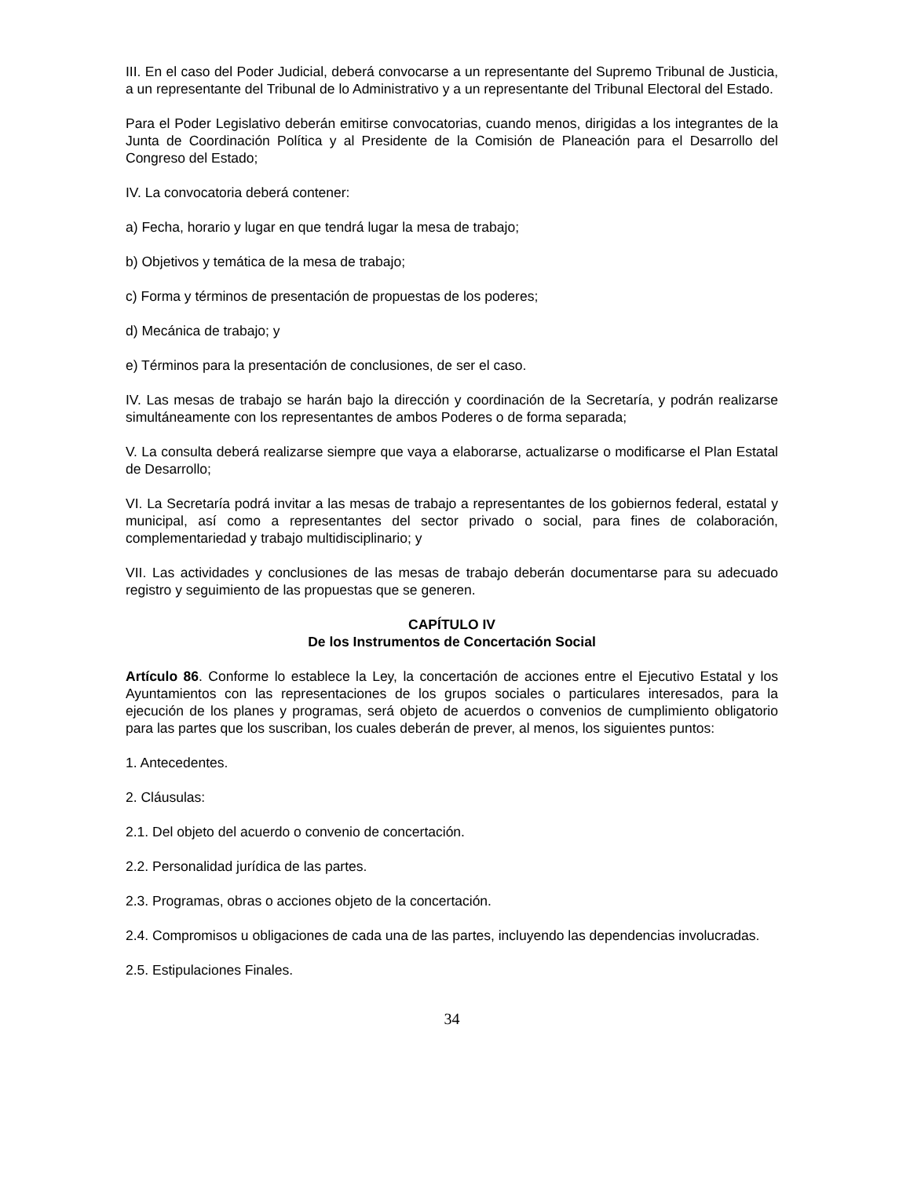III. En el caso del Poder Judicial, deberá convocarse a un representante del Supremo Tribunal de Justicia, a un representante del Tribunal de lo Administrativo y a un representante del Tribunal Electoral del Estado.
Para el Poder Legislativo deberán emitirse convocatorias, cuando menos, dirigidas a los integrantes de la Junta de Coordinación Política y al Presidente de la Comisión de Planeación para el Desarrollo del Congreso del Estado;
IV. La convocatoria deberá contener:
a) Fecha, horario y lugar en que tendrá lugar la mesa de trabajo;
b) Objetivos y temática de la mesa de trabajo;
c) Forma y términos de presentación de propuestas de los poderes;
d) Mecánica de trabajo; y
e) Términos para la presentación de conclusiones, de ser el caso.
IV. Las mesas de trabajo se harán bajo la dirección y coordinación de la Secretaría, y podrán realizarse simultáneamente con los representantes de ambos Poderes o de forma separada;
V. La consulta deberá realizarse siempre que vaya a elaborarse, actualizarse o modificarse el Plan Estatal de Desarrollo;
VI. La Secretaría podrá invitar a las mesas de trabajo a representantes de los gobiernos federal, estatal y municipal, así como a representantes del sector privado o social, para fines de colaboración, complementariedad y trabajo multidisciplinario; y
VII. Las actividades y conclusiones de las mesas de trabajo deberán documentarse para su adecuado registro y seguimiento de las propuestas que se generen.
CAPÍTULO IV
De los Instrumentos de Concertación Social
Artículo 86. Conforme lo establece la Ley, la concertación de acciones entre el Ejecutivo Estatal y los Ayuntamientos con las representaciones de los grupos sociales o particulares interesados, para la ejecución de los planes y programas, será objeto de acuerdos o convenios de cumplimiento obligatorio para las partes que los suscriban, los cuales deberán de prever, al menos, los siguientes puntos:
1. Antecedentes.
2. Cláusulas:
2.1. Del objeto del acuerdo o convenio de concertación.
2.2. Personalidad jurídica de las partes.
2.3. Programas, obras o acciones objeto de la concertación.
2.4. Compromisos u obligaciones de cada una de las partes, incluyendo las dependencias involucradas.
2.5. Estipulaciones Finales.
34